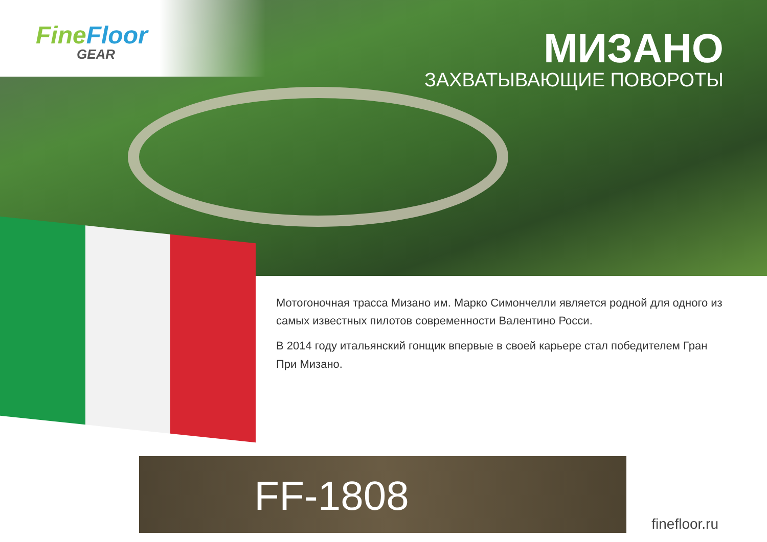FineFloor
GEAR
МИЗАНО
ЗАХВАТЫВАЮЩИЕ ПОВОРОТЫ
Мотогоночная трасса Мизано им. Марко Симончелли является родной для одного из самых известных пилотов современности Валентино Росси.
В 2014 году итальянский гонщик впервые в своей карьере стал победителем Гран При Мизано.
FF-1808
finefloor.ru